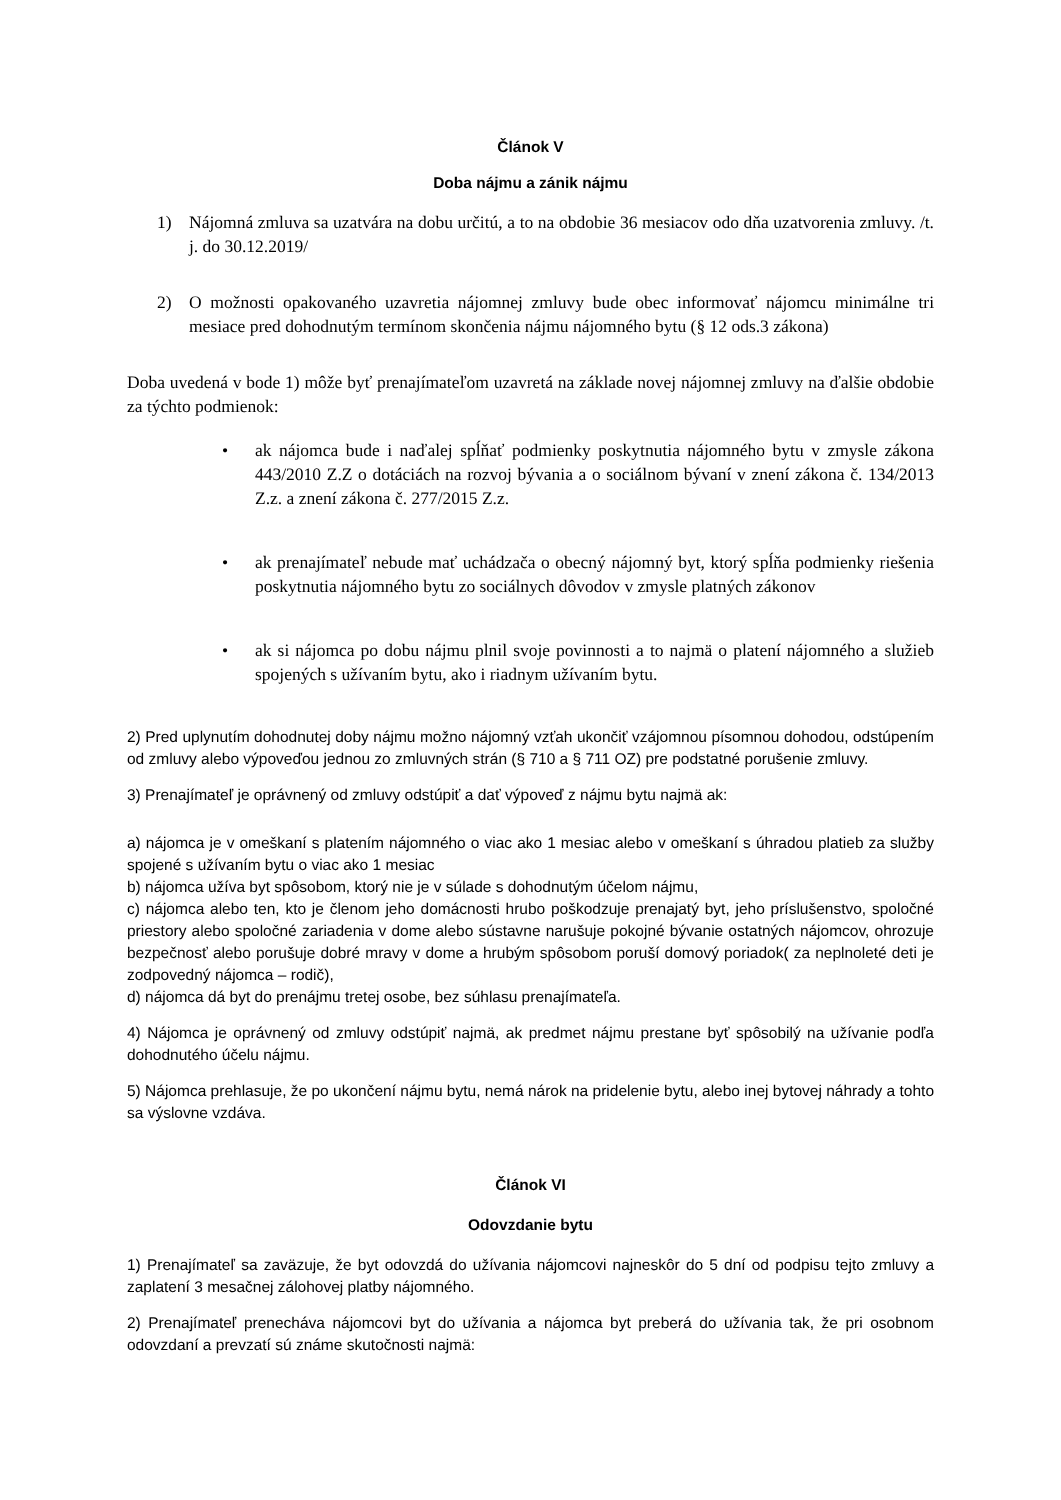Článok V
Doba nájmu a zánik nájmu
1) Nájomná zmluva sa uzatvára na dobu určitú, a to na obdobie 36 mesiacov odo dňa uzatvorenia zmluvy. /t. j. do 30.12.2019/
2) O možnosti opakovaného uzavretia nájomnej zmluvy bude obec informovať nájomcu minimálne tri mesiace pred dohodnutým termínom skončenia nájmu nájomného bytu (§ 12 ods.3 zákona)
Doba uvedená v bode 1) môže byť prenajímateľom uzavretá na základe novej nájomnej zmluvy na ďalšie obdobie za týchto podmienok:
• ak nájomca bude i naďalej spĺňať podmienky poskytnutia nájomného bytu v zmysle zákona 443/2010 Z.Z o dotáciách na rozvoj bývania a o sociálnom bývaní v znení zákona č. 134/2013 Z.z. a znení zákona č. 277/2015 Z.z.
• ak prenajímateľ nebude mať uchádzača o obecný nájomný byt, ktorý spĺňa podmienky riešenia poskytnutia nájomného bytu zo sociálnych dôvodov v zmysle platných zákonov
• ak si nájomca po dobu nájmu plnil svoje povinnosti a to najmä o platení nájomného a služieb spojených s užívaním bytu, ako i riadnym užívaním bytu.
2) Pred uplynutím dohodnutej doby nájmu možno nájomný vzťah ukončiť vzájomnou písomnou dohodou, odstúpením od zmluvy alebo výpoveďou jednou zo zmluvných strán (§ 710 a § 711 OZ) pre podstatné porušenie zmluvy.
3) Prenajímateľ je oprávnený od zmluvy odstúpiť a dať výpoveď z nájmu bytu najmä ak:
a) nájomca je v omeškaní s platením nájomného o viac ako 1 mesiac alebo v omeškaní s úhradou platieb za služby spojené s užívaním bytu o viac ako 1 mesiac
b) nájomca užíva byt spôsobom, ktorý nie je v súlade s dohodnutým účelom nájmu,
c) nájomca alebo ten, kto je členom jeho domácnosti hrubo poškodzuje prenajatý byt, jeho príslušenstvo, spoločné priestory alebo spoločné zariadenia v dome alebo sústavne narušuje pokojné bývanie ostatných nájomcov, ohrozuje bezpečnosť alebo porušuje dobré mravy v dome a hrubým spôsobom poruší domový poriadok( za neplnoleté deti je zodpovedný nájomca – rodič),
d) nájomca dá byt do prenájmu tretej osobe, bez súhlasu prenajímateľa.
4) Nájomca je oprávnený od zmluvy odstúpiť najmä, ak predmet nájmu prestane byť spôsobilý na užívanie podľa dohodnutého účelu nájmu.
5) Nájomca prehlasuje, že po ukončení nájmu bytu, nemá nárok na pridelenie bytu, alebo inej bytovej náhrady a tohto sa výslovne vzdáva.
Článok VI
Odovzdanie bytu
1) Prenajímateľ sa zaväzuje, že byt odovzdá do užívania nájomcovi najneskôr do 5 dní od podpisu tejto zmluvy a zaplatení 3 mesačnej zálohovej platby nájomného.
2) Prenajímateľ prenecháva nájomcovi byt do užívania a nájomca byt preberá do užívania tak, že pri osobnom odovzdaní a prevzatí sú známe skutočnosti najmä: